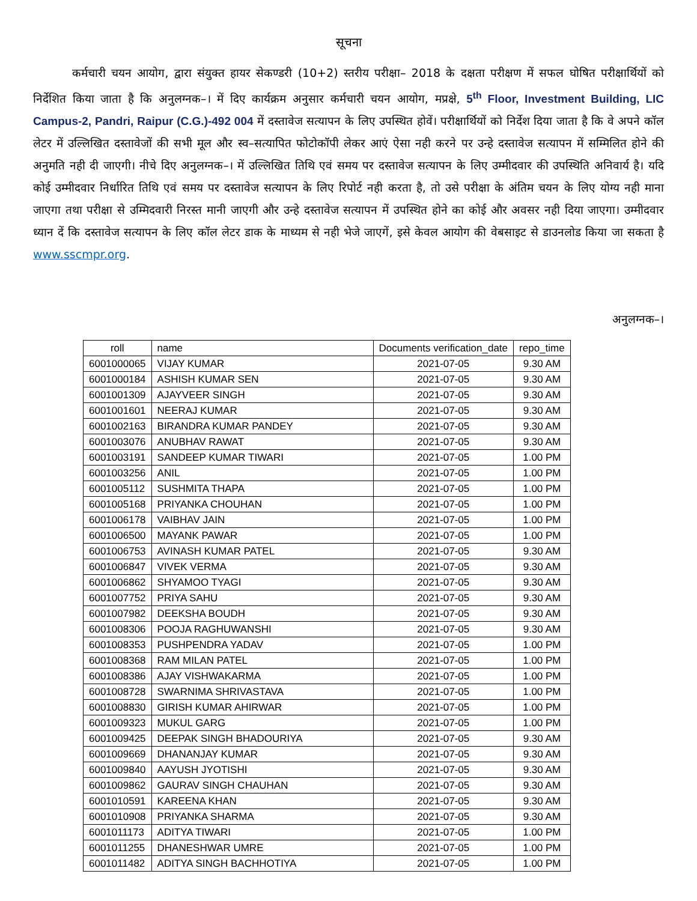सूचना
कर्मचारी चयन आयोग, द्वारा संयुक्त हायर सेकण्डरी (10+2) स्तरीय परीक्षा– 2018 के दक्षता परीक्षण में सफल घोषित परीक्षार्थियों को निर्देशित किया जाता है कि अनुलग्नक–। में दिए कार्यक्रम अनुसार कर्मचारी चयन आयोग, मप्रक्षे, 5<sup>th</sup> Floor, Investment Building, LIC Campus-2, Pandri, Raipur (C.G.)-492 004 में दस्तावेज सत्यापन के लिए उपस्थित होवें। परीक्षार्थियों को निर्देश दिया जाता है कि वे अपने कॉल लेटर में उल्लिखित दस्तावेजों की सभी मूल और स्व–सत्यापित फोटोकॉपी लेकर आएं ऐसा नही करने पर उन्हे दस्तावेज सत्यापन में सम्मिलित होने की अनुमति नही दी जाएगी। नीचे दिए अनुलग्नक–। में उल्लिखित तिथि एवं समय पर दस्तावेज सत्यापन के लिए उम्मीदवार की उपस्थिति अनिवार्य है। यदि कोई उम्मीदवार निर्धारित तिथि एवं समय पर दस्तावेज सत्यापन के लिए रिपोर्ट नही करता है, तो उसे परीक्षा के अंतिम चयन के लिए योग्य नही माना जाएगा तथा परीक्षा से उम्मिदवारी निरस्त मानी जाएगी और उन्हे दस्तावेज सत्यापन में उपस्थित होने का कोई और अवसर नही दिया जाएगा। उम्मीदवार ध्यान दें कि दस्तावेज सत्यापन के लिए कॉल लेटर डाक के माध्यम से नही भेजे जाएगें, इसे केवल आयोग की वेबसाइट से डाउनलोड किया जा सकता है www.sscmpr.org.
अनुलग्नक–।
| roll | name | Documents verification_date | repo_time |
| --- | --- | --- | --- |
| 6001000065 | VIJAY KUMAR | 2021-07-05 | 9.30 AM |
| 6001000184 | ASHISH KUMAR SEN | 2021-07-05 | 9.30 AM |
| 6001001309 | AJAYVEER SINGH | 2021-07-05 | 9.30 AM |
| 6001001601 | NEERAJ KUMAR | 2021-07-05 | 9.30 AM |
| 6001002163 | BIRANDRA KUMAR PANDEY | 2021-07-05 | 9.30 AM |
| 6001003076 | ANUBHAV RAWAT | 2021-07-05 | 9.30 AM |
| 6001003191 | SANDEEP KUMAR TIWARI | 2021-07-05 | 1.00 PM |
| 6001003256 | ANIL | 2021-07-05 | 1.00 PM |
| 6001005112 | SUSHMITA THAPA | 2021-07-05 | 1.00 PM |
| 6001005168 | PRIYANKA CHOUHAN | 2021-07-05 | 1.00 PM |
| 6001006178 | VAIBHAV JAIN | 2021-07-05 | 1.00 PM |
| 6001006500 | MAYANK PAWAR | 2021-07-05 | 1.00 PM |
| 6001006753 | AVINASH KUMAR PATEL | 2021-07-05 | 9.30 AM |
| 6001006847 | VIVEK VERMA | 2021-07-05 | 9.30 AM |
| 6001006862 | SHYAMOO TYAGI | 2021-07-05 | 9.30 AM |
| 6001007752 | PRIYA SAHU | 2021-07-05 | 9.30 AM |
| 6001007982 | DEEKSHA BOUDH | 2021-07-05 | 9.30 AM |
| 6001008306 | POOJA RAGHUWANSHI | 2021-07-05 | 9.30 AM |
| 6001008353 | PUSHPENDRA YADAV | 2021-07-05 | 1.00 PM |
| 6001008368 | RAM MILAN PATEL | 2021-07-05 | 1.00 PM |
| 6001008386 | AJAY VISHWAKARMA | 2021-07-05 | 1.00 PM |
| 6001008728 | SWARNIMA SHRIVASTAVA | 2021-07-05 | 1.00 PM |
| 6001008830 | GIRISH KUMAR AHIRWAR | 2021-07-05 | 1.00 PM |
| 6001009323 | MUKUL GARG | 2021-07-05 | 1.00 PM |
| 6001009425 | DEEPAK SINGH BHADOURIYA | 2021-07-05 | 9.30 AM |
| 6001009669 | DHANANJAY KUMAR | 2021-07-05 | 9.30 AM |
| 6001009840 | AAYUSH JYOTISHI | 2021-07-05 | 9.30 AM |
| 6001009862 | GAURAV SINGH CHAUHAN | 2021-07-05 | 9.30 AM |
| 6001010591 | KAREENA KHAN | 2021-07-05 | 9.30 AM |
| 6001010908 | PRIYANKA SHARMA | 2021-07-05 | 9.30 AM |
| 6001011173 | ADITYA TIWARI | 2021-07-05 | 1.00 PM |
| 6001011255 | DHANESHWAR UMRE | 2021-07-05 | 1.00 PM |
| 6001011482 | ADITYA SINGH BACHHOTIYA | 2021-07-05 | 1.00 PM |